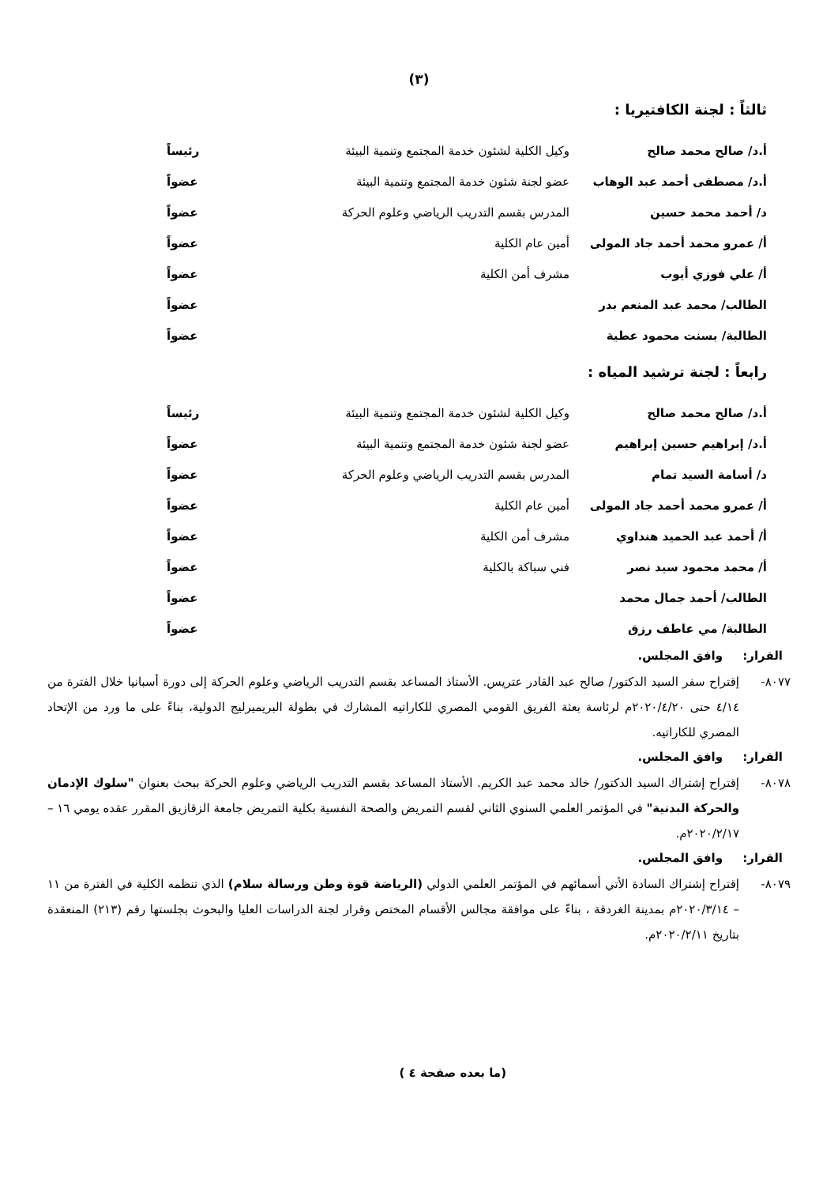(٣)
ثالثاً : لجنة الكافتيريا :
| أ.د/ صالح محمد صالح | وكيل الكلية لشئون خدمة المجتمع وتنمية البيئة | رئيساً |
| أ.د/ مصطفى أحمد عبد الوهاب | عضو لجنة شئون خدمة المجتمع وتنمية البيئة | عضواً |
| د/ أحمد محمد حسين | المدرس بقسم التدريب الرياضي وعلوم الحركة | عضواً |
| أ/ عمرو محمد أحمد جاد المولى | أمين عام الكلية | عضواً |
| أ/ علي فوزي أيوب | مشرف أمن الكلية | عضواً |
| الطالب/ محمد عبد المنعم بدر | | عضواً |
| الطالبة/ بسنت محمود عطية | | عضواً |
رابعاً : لجنة ترشيد المياه :
| أ.د/ صالح محمد صالح | وكيل الكلية لشئون خدمة المجتمع وتنمية البيئة | رئيساً |
| أ.د/ إبراهيم حسين إبراهيم | عضو لجنة شئون خدمة المجتمع وتنمية البيئة | عضواً |
| د/ أسامة السيد تمام | المدرس بقسم التدريب الرياضي وعلوم الحركة | عضواً |
| أ/ عمرو محمد أحمد جاد المولى | أمين عام الكلية | عضواً |
| أ/ أحمد عبد الحميد هنداوي | مشرف أمن الكلية | عضواً |
| أ/ محمد محمود سيد نصر | فني سباكة بالكلية | عضواً |
| الطالب/ أحمد جمال محمد | | عضواً |
| الطالبة/ مي عاطف رزق | | عضواً |
القرار: وافق المجلس.
٨٠٧٧- إقتراح سفر السيد الدكتور/ صالح عبد القادر عتريس. الأستاذ المساعد بقسم التدريب الرياضي وعلوم الحركة إلى دورة أسبانيا خلال الفترة من ٤/١٤ حتى ٢٠٢٠/٤/٢٠م لرئاسة بعثة الفريق القومي المصري للكاراتيه المشارك في بطولة البريميرليج الدولية، بناءً على ما ورد من الإتحاد المصري للكاراتيه.
القرار: وافق المجلس.
٨٠٧٨- إقتراح إشتراك السيد الدكتور/ خالد محمد عبد الكريم. الأستاذ المساعد بقسم التدريب الرياضي وعلوم الحركة ببحث بعنوان "سلوك الإدمان والحركة البدنية" في المؤتمر العلمي السنوي الثاني لقسم التمريض والصحة النفسية بكلية التمريض جامعة الزقازيق المقرر عقده يومي ١٦ – ٢٠٢٠/٢/١٧م.
القرار: وافق المجلس.
٨٠٧٩- إقتراح إشتراك السادة الأتي أسمائهم في المؤتمر العلمي الدولي (الرياضة قوة وطن ورسالة سلام) الذي تنظمه الكلية في الفترة من ١١ – ٢٠٢٠/٣/١٤م بمدينة الغردقة ، بناءً على موافقة مجالس الأقسام المختص وقرار لجنة الدراسات العليا والبحوث بجلستها رقم (٢١٣) المنعقدة بتاريخ ٢٠٢٠/٢/١١م.
(ما بعده صفحة ٤ )